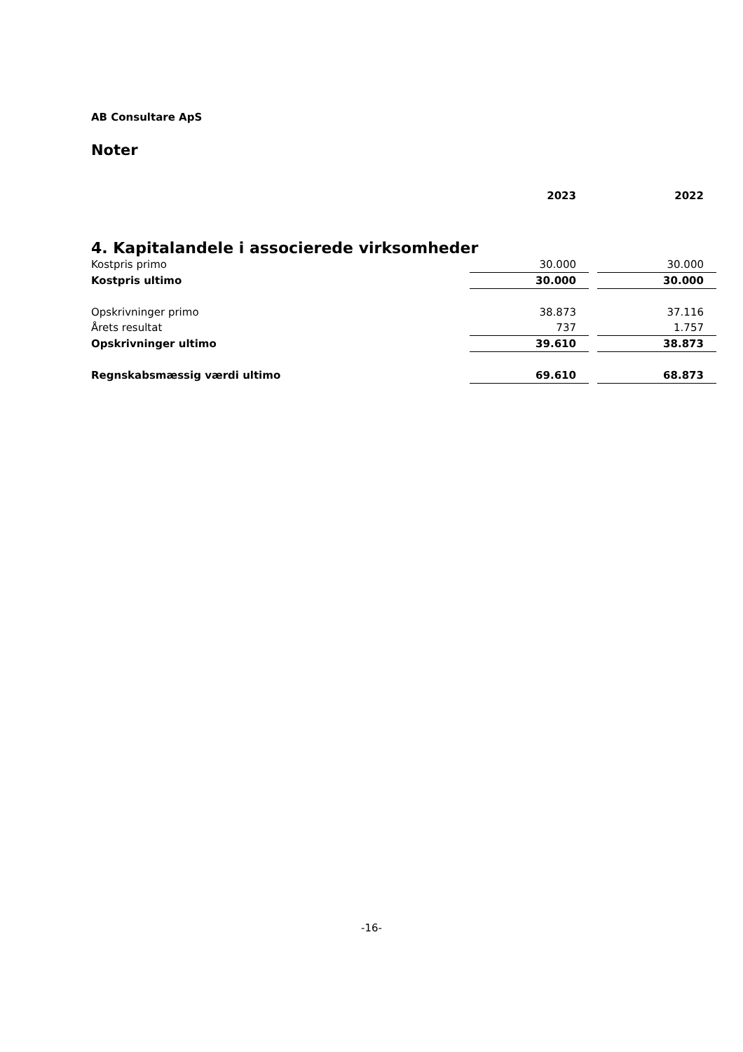AB Consultare ApS
Noter
| | 2023 | | 2022 |
| --- | --- | --- | --- |
| 4. Kapitalandele i associerede virksomheder | | | |
| Kostpris primo | 30.000 | | 30.000 |
| Kostpris ultimo | 30.000 | | 30.000 |
| Opskrivninger primo | 38.873 | | 37.116 |
| Årets resultat | 737 | | 1.757 |
| Opskrivninger ultimo | 39.610 | | 38.873 |
| Regnskabsmæssig værdi ultimo | 69.610 | | 68.873 |
-16-